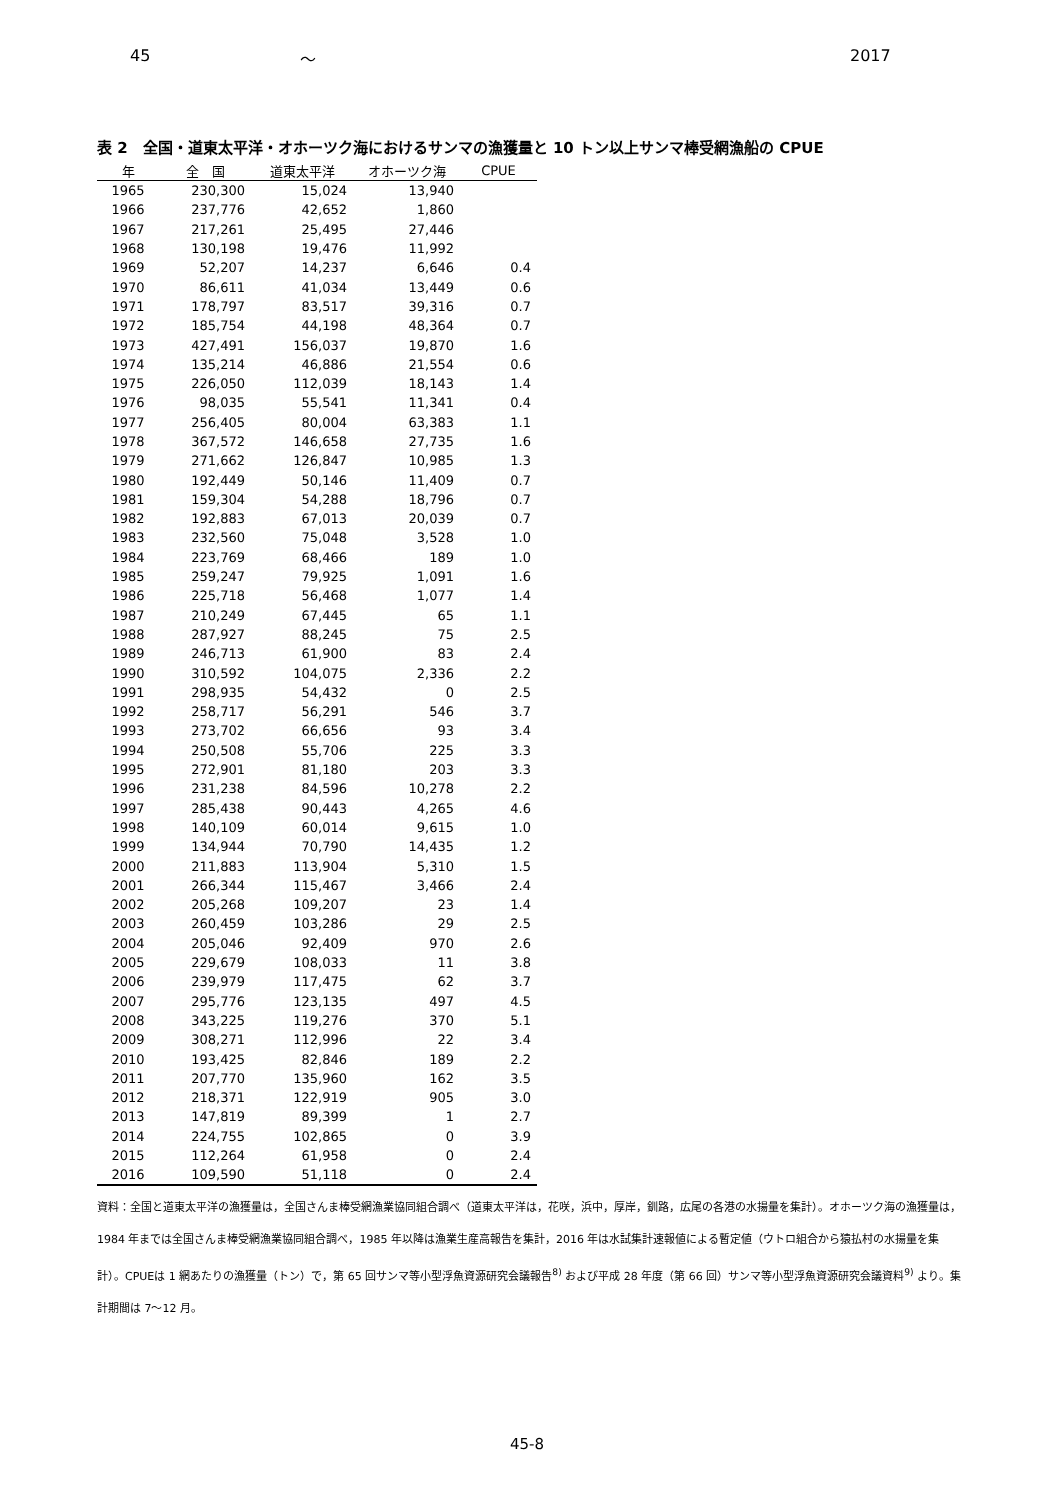45 ～ 2017
表 2　全国・道東太平洋・オホーツク海におけるサンマの漁獲量と 10 トン以上サンマ棒受網漁船の CPUE
| 年 | 全 国 | 道東太平洋 | オホーツク海 | CPUE |
| --- | --- | --- | --- | --- |
| 1965 | 230,300 | 15,024 | 13,940 | |
| 1966 | 237,776 | 42,652 | 1,860 | |
| 1967 | 217,261 | 25,495 | 27,446 | |
| 1968 | 130,198 | 19,476 | 11,992 | |
| 1969 | 52,207 | 14,237 | 6,646 | 0.4 |
| 1970 | 86,611 | 41,034 | 13,449 | 0.6 |
| 1971 | 178,797 | 83,517 | 39,316 | 0.7 |
| 1972 | 185,754 | 44,198 | 48,364 | 0.7 |
| 1973 | 427,491 | 156,037 | 19,870 | 1.6 |
| 1974 | 135,214 | 46,886 | 21,554 | 0.6 |
| 1975 | 226,050 | 112,039 | 18,143 | 1.4 |
| 1976 | 98,035 | 55,541 | 11,341 | 0.4 |
| 1977 | 256,405 | 80,004 | 63,383 | 1.1 |
| 1978 | 367,572 | 146,658 | 27,735 | 1.6 |
| 1979 | 271,662 | 126,847 | 10,985 | 1.3 |
| 1980 | 192,449 | 50,146 | 11,409 | 0.7 |
| 1981 | 159,304 | 54,288 | 18,796 | 0.7 |
| 1982 | 192,883 | 67,013 | 20,039 | 0.7 |
| 1983 | 232,560 | 75,048 | 3,528 | 1.0 |
| 1984 | 223,769 | 68,466 | 189 | 1.0 |
| 1985 | 259,247 | 79,925 | 1,091 | 1.6 |
| 1986 | 225,718 | 56,468 | 1,077 | 1.4 |
| 1987 | 210,249 | 67,445 | 65 | 1.1 |
| 1988 | 287,927 | 88,245 | 75 | 2.5 |
| 1989 | 246,713 | 61,900 | 83 | 2.4 |
| 1990 | 310,592 | 104,075 | 2,336 | 2.2 |
| 1991 | 298,935 | 54,432 | 0 | 2.5 |
| 1992 | 258,717 | 56,291 | 546 | 3.7 |
| 1993 | 273,702 | 66,656 | 93 | 3.4 |
| 1994 | 250,508 | 55,706 | 225 | 3.3 |
| 1995 | 272,901 | 81,180 | 203 | 3.3 |
| 1996 | 231,238 | 84,596 | 10,278 | 2.2 |
| 1997 | 285,438 | 90,443 | 4,265 | 4.6 |
| 1998 | 140,109 | 60,014 | 9,615 | 1.0 |
| 1999 | 134,944 | 70,790 | 14,435 | 1.2 |
| 2000 | 211,883 | 113,904 | 5,310 | 1.5 |
| 2001 | 266,344 | 115,467 | 3,466 | 2.4 |
| 2002 | 205,268 | 109,207 | 23 | 1.4 |
| 2003 | 260,459 | 103,286 | 29 | 2.5 |
| 2004 | 205,046 | 92,409 | 970 | 2.6 |
| 2005 | 229,679 | 108,033 | 11 | 3.8 |
| 2006 | 239,979 | 117,475 | 62 | 3.7 |
| 2007 | 295,776 | 123,135 | 497 | 4.5 |
| 2008 | 343,225 | 119,276 | 370 | 5.1 |
| 2009 | 308,271 | 112,996 | 22 | 3.4 |
| 2010 | 193,425 | 82,846 | 189 | 2.2 |
| 2011 | 207,770 | 135,960 | 162 | 3.5 |
| 2012 | 218,371 | 122,919 | 905 | 3.0 |
| 2013 | 147,819 | 89,399 | 1 | 2.7 |
| 2014 | 224,755 | 102,865 | 0 | 3.9 |
| 2015 | 112,264 | 61,958 | 0 | 2.4 |
| 2016 | 109,590 | 51,118 | 0 | 2.4 |
資料：全国と道東太平洋の漁獲量は，全国さんま棒受網漁業協同組合調べ（道東太平洋は，花咲，浜中，厚岸，釧路，広尾の各港の水揚量を集計）。オホーツク海の漁獲量は，1984 年までは全国さんま棒受網漁業協同組合調べ，1985 年以降は漁業生産高報告を集計，2016 年は水試集計速報値による暫定値（ウトロ組合から猿払村の水揚量を集計）。CPUEは 1 網あたりの漁獲量（トン）で，第 65 回サンマ等小型浮魚資源研究会議報告<sup>8)</sup> および平成 28 年度（第 66 回）サンマ等小型浮魚資源研究会議資料<sup>9)</sup> より。集計期間は 7～12 月。
45-8